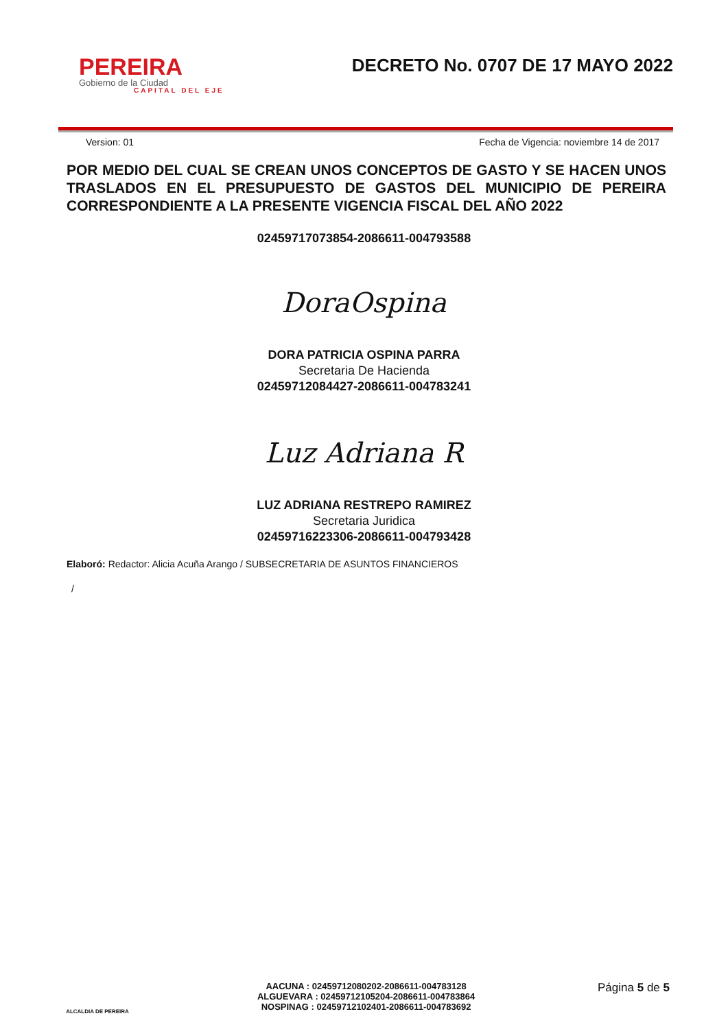PEREIRA
Gobierno de la Ciudad
CAPITAL DEL EJE
DECRETO No. 0707 DE 17 MAYO 2022
Version: 01 Fecha de Vigencia: noviembre 14 de 2017
POR MEDIO DEL CUAL SE CREAN UNOS CONCEPTOS DE GASTO Y SE HACEN UNOS TRASLADOS EN EL PRESUPUESTO DE GASTOS DEL MUNICIPIO DE PEREIRA CORRESPONDIENTE A LA PRESENTE VIGENCIA FISCAL DEL AÑO 2022
02459717073854-2086611-004793588
DoraOspina
DORA PATRICIA OSPINA PARRA
Secretaria De Hacienda
02459712084427-2086611-004783241
Luz Adriana R
LUZ ADRIANA RESTREPO RAMIREZ
Secretaria Juridica
02459716223306-2086611-004793428
Elaboró: Redactor: Alicia Acuña Arango / SUBSECRETARIA DE ASUNTOS FINANCIEROS
/
ALCALDIA DE PEREIRA
AACUNA : 02459712080202-2086611-004783128
ALGUEVARA : 02459712105204-2086611-004783864
NOSPINAG : 02459712102401-2086611-004783692
Página 5 de 5